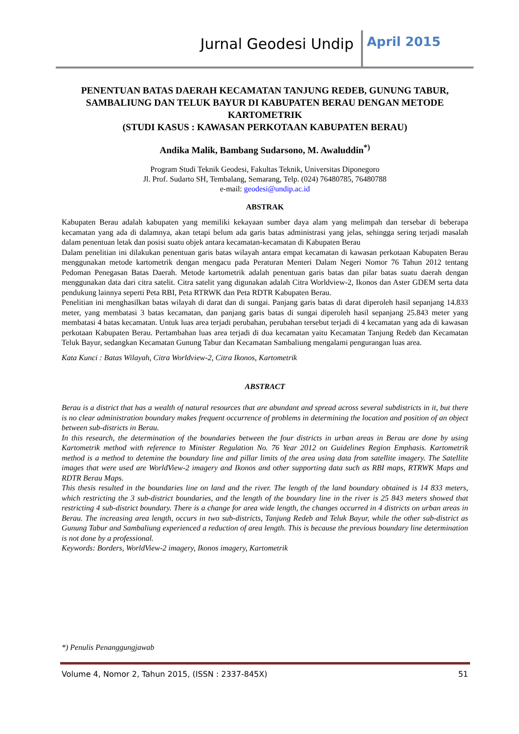Jurnal Geodesi Undip April 2015
PENENTUAN BATAS DAERAH KECAMATAN TANJUNG REDEB, GUNUNG TABUR, SAMBALIUNG DAN TELUK BAYUR DI KABUPATEN BERAU DENGAN METODE KARTOMETRIK
(STUDI KASUS : KAWASAN PERKOTAAN KABUPATEN BERAU)
Andika Malik, Bambang Sudarsono, M. Awaluddin<sup>*)</sup>
Program Studi Teknik Geodesi, Fakultas Teknik, Universitas Diponegoro
Jl. Prof. Sudarto SH, Tembalang, Semarang, Telp. (024) 76480785, 76480788
e-mail: geodesi@undip.ac.id
ABSTRAK
Kabupaten Berau adalah kabupaten yang memiliki kekayaan sumber daya alam yang melimpah dan tersebar di beberapa kecamatan yang ada di dalamnya, akan tetapi belum ada garis batas administrasi yang jelas, sehingga sering terjadi masalah dalam penentuan letak dan posisi suatu objek antara kecamatan-kecamatan di Kabupaten Berau
Dalam penelitian ini dilakukan penentuan garis batas wilayah antara empat kecamatan di kawasan perkotaan Kabupaten Berau menggunakan metode kartometrik dengan mengacu pada Peraturan Menteri Dalam Negeri Nomor 76 Tahun 2012 tentang Pedoman Penegasan Batas Daerah. Metode kartometrik adalah penentuan garis batas dan pilar batas suatu daerah dengan menggunakan data dari citra satelit. Citra satelit yang digunakan adalah Citra Worldview-2, Ikonos dan Aster GDEM serta data pendukung lainnya seperti Peta RBI, Peta RTRWK dan Peta RDTR Kabupaten Berau.
Penelitian ini menghasilkan batas wilayah di darat dan di sungai. Panjang garis batas di darat diperoleh hasil sepanjang 14.833 meter, yang membatasi 3 batas kecamatan, dan panjang garis batas di sungai diperoleh hasil sepanjang 25.843 meter yang membatasi 4 batas kecamatan. Untuk luas area terjadi perubahan, perubahan tersebut terjadi di 4 kecamatan yang ada di kawasan perkotaan Kabupaten Berau. Pertambahan luas area terjadi di dua kecamatan yaitu Kecamatan Tanjung Redeb dan Kecamatan Teluk Bayur, sedangkan Kecamatan Gunung Tabur dan Kecamatan Sambaliung mengalami pengurangan luas area.
Kata Kunci : Batas Wilayah, Citra Worldview-2, Citra Ikonos, Kartometrik
ABSTRACT
Berau is a district that has a wealth of natural resources that are abundant and spread across several subdistricts in it, but there is no clear administration boundary makes frequent occurrence of problems in determining the location and position of an object between sub-districts in Berau.
In this research, the determination of the boundaries between the four districts in urban areas in Berau are done by using Kartometrik method with reference to Minister Regulation No. 76 Year 2012 on Guidelines Region Emphasis. Kartometrik method is a method to detemine the boundary line and pillar limits of the area using data from satellite imagery. The Satellite images that were used are WorldView-2 imagery and Ikonos and other supporting data such as RBI maps, RTRWK Maps and RDTR Berau Maps.
This thesis resulted in the boundaries line on land and the river. The length of the land boundary obtained is 14 833 meters, which restricting the 3 sub-district boundaries, and the length of the boundary line in the river is 25 843 meters showed that restricting 4 sub-district boundary. There is a change for area wide length, the changes occurred in 4 districts on urban areas in Berau. The increasing area length, occurs in two sub-districts, Tanjung Redeb and Teluk Bayur, while the other sub-district as Gunung Tabur and Sambaliung experienced a reduction of area length. This is because the previous boundary line determination is not done by a professional.
Keywords: Borders, WorldView-2 imagery, Ikonos imagery, Kartometrik
*) Penulis Penanggungjawab
Volume 4, Nomor 2, Tahun 2015, (ISSN : 2337-845X) 51